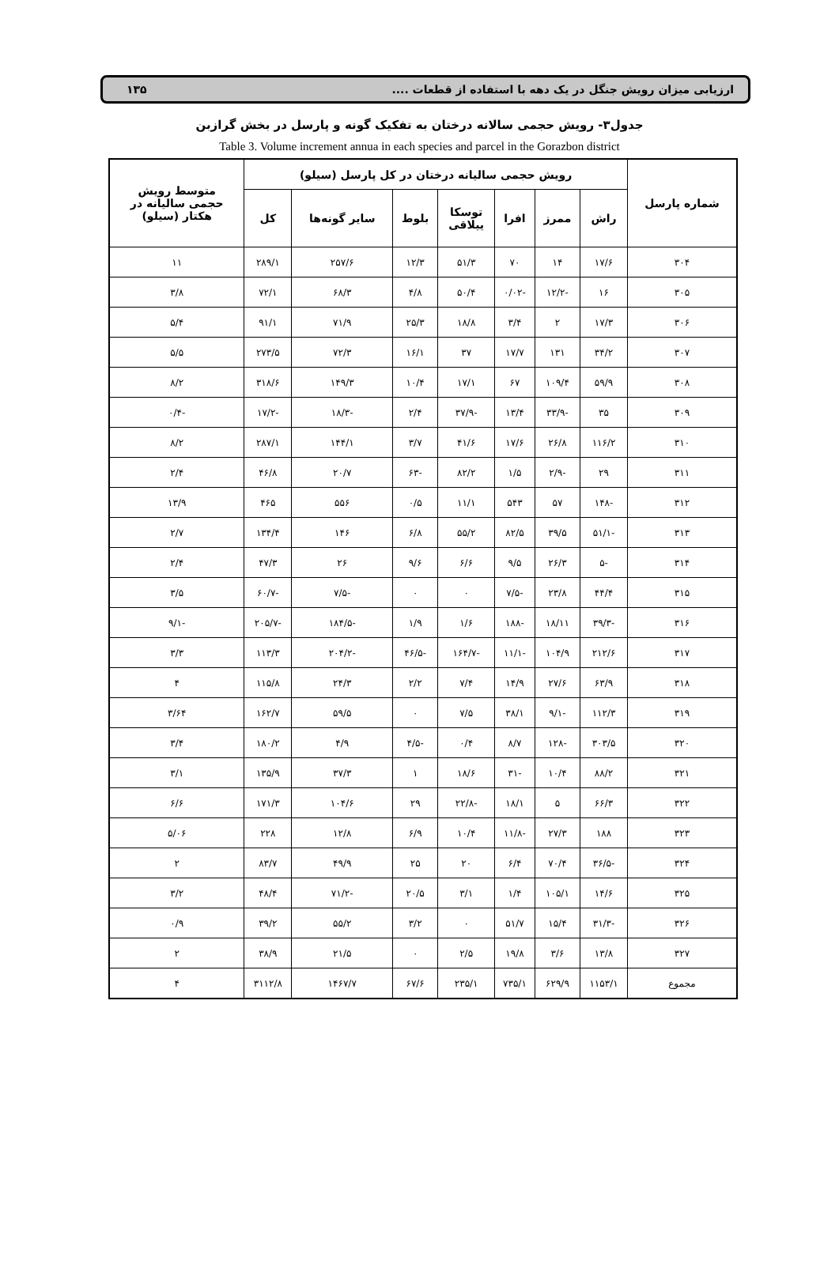ارزیابی میزان رویش جنگل در یک دهه با استفاده از قطعات .... ۱۳۵
جدول۳- رویش حجمی سالانه درختان به تفکیک گونه و پارسل در بخش گرازبن
Table 3. Volume increment annua in each species and parcel in the Gorazbon district
| شماره پارسل | رویش حجمی سالیانه درختان در کل پارسل (سیلو) | | | | | | | متوسط رویش حجمی سالیانه در هکتار (سیلو) |
| --- | --- | --- | --- | --- | --- | --- | --- | --- |
| | راش | ممرز | افرا | توسکا ییلاقی | بلوط | سایر گونه‌ها | کل | |
| ۳۰۴ | ۱۷/۶ | ۱۴ | ۷۰ | ۵۱/۳ | ۱۲/۳ | ۲۵۷/۶ | ۲۸۹/۱ | ۱۱ |
| ۳۰۵ | ۱۶ | -۱۲/۲ | -۰/۰۲ | ۵۰/۴ | ۴/۸ | ۶۸/۳ | ۷۲/۱ | ۳/۸ |
| ۳۰۶ | ۱۷/۳ | ۲ | ۳/۴ | ۱۸/۸ | ۲۵/۳ | ۷۱/۹ | ۹۱/۱ | ۵/۴ |
| ۳۰۷ | ۳۴/۲ | ۱۳۱ | ۱۷/۷ | ۳۷ | ۱۶/۱ | ۷۲/۳ | ۲۷۳/۵ | ۵/۵ |
| ۳۰۸ | ۵۹/۹ | ۱۰۹/۴ | ۶۷ | ۱۷/۱ | ۱۰/۴ | ۱۴۹/۳ | ۳۱۸/۶ | ۸/۲ |
| ۳۰۹ | ۳۵ | -۳۳/۹ | ۱۳/۴ | -۳۷/۹ | ۲/۴ | -۱۸/۳ | -۱۷/۲ | -۰/۴ |
| ۳۱۰ | ۱۱۶/۲ | ۲۶/۸ | ۱۷/۶ | ۴۱/۶ | ۳/۷ | ۱۴۴/۱ | ۲۸۷/۱ | ۸/۲ |
| ۳۱۱ | ۲۹ | -۲/۹ | ۱/۵ | ۸۲/۲ | -۶۳ | ۲۰/۷ | ۴۶/۸ | ۲/۴ |
| ۳۱۲ | -۱۴۸ | ۵۷ | ۵۴۳ | ۱۱/۱ | ۰/۵ | ۵۵۶ | ۴۶۵ | ۱۳/۹ |
| ۳۱۳ | -۵۱/۱ | ۳۹/۵ | ۸۲/۵ | ۵۵/۲ | ۶/۸ | ۱۴۶ | ۱۳۴/۴ | ۲/۷ |
| ۳۱۴ | -۵ | ۲۶/۳ | ۹/۵ | ۶/۶ | ۹/۶ | ۲۶ | ۴۷/۳ | ۲/۴ |
| ۳۱۵ | ۴۴/۴ | ۲۳/۸ | -۷/۵ | ۰ | ۰ | -۷/۵ | -۶۰/۷ | ۳/۵ |
| ۳۱۶ | -۳۹/۳ | ۱۸/۱۱ | -۱۸۸ | ۱/۶ | ۱/۹ | -۱۸۴/۵ | -۲۰۵/۷ | -۹/۱ |
| ۳۱۷ | ۲۱۲/۶ | ۱۰۴/۹ | -۱۱/۱ | -۱۶۴/۷ | -۴۶/۵ | -۲۰۴/۲ | ۱۱۳/۳ | ۳/۳ |
| ۳۱۸ | ۶۳/۹ | ۲۷/۶ | ۱۴/۹ | ۷/۴ | ۲/۲ | ۲۴/۳ | ۱۱۵/۸ | ۴ |
| ۳۱۹ | ۱۱۲/۳ | -۹/۱ | ۳۸/۱ | ۷/۵ | ۰ | ۵۹/۵ | ۱۶۲/۷ | ۳/۶۴ |
| ۳۲۰ | ۳۰۳/۵ | -۱۲۸ | ۸/۷ | ۰/۴ | -۴/۵ | ۴/۹ | ۱۸۰/۲ | ۳/۴ |
| ۳۲۱ | ۸۸/۲ | ۱۰/۴ | -۳۱ | ۱۸/۶ | ۱ | ۳۷/۳ | ۱۳۵/۹ | ۳/۱ |
| ۳۲۲ | ۶۶/۳ | ۵ | ۱۸/۱ | -۲۲/۸ | ۲۹ | ۱۰۴/۶ | ۱۷۱/۳ | ۶/۶ |
| ۳۲۳ | ۱۸۸ | ۲۷/۳ | -۱۱/۸ | ۱۰/۴ | ۶/۹ | ۱۲/۸ | ۲۲۸ | ۵/۰۶ |
| ۳۲۴ | -۳۶/۵ | ۷۰/۴ | ۶/۴ | ۲۰ | ۲۵ | ۴۹/۹ | ۸۳/۷ | ۲ |
| ۳۲۵ | ۱۴/۶ | ۱۰۵/۱ | ۱/۴ | ۳/۱ | ۲۰/۵ | -۷۱/۲ | ۴۸/۴ | ۳/۲ |
| ۳۲۶ | -۳۱/۳ | ۱۵/۴ | ۵۱/۷ | ۰ | ۳/۲ | ۵۵/۲ | ۳۹/۲ | ۰/۹ |
| ۳۲۷ | ۱۳/۸ | ۳/۶ | ۱۹/۸ | ۲/۵ | ۰ | ۲۱/۵ | ۳۸/۹ | ۲ |
| مجموع | ۱۱۵۳/۱ | ۶۲۹/۹ | ۷۳۵/۱ | ۲۳۵/۱ | ۶۷/۶ | ۱۴۶۷/۷ | ۳۱۱۲/۸ | ۴ |